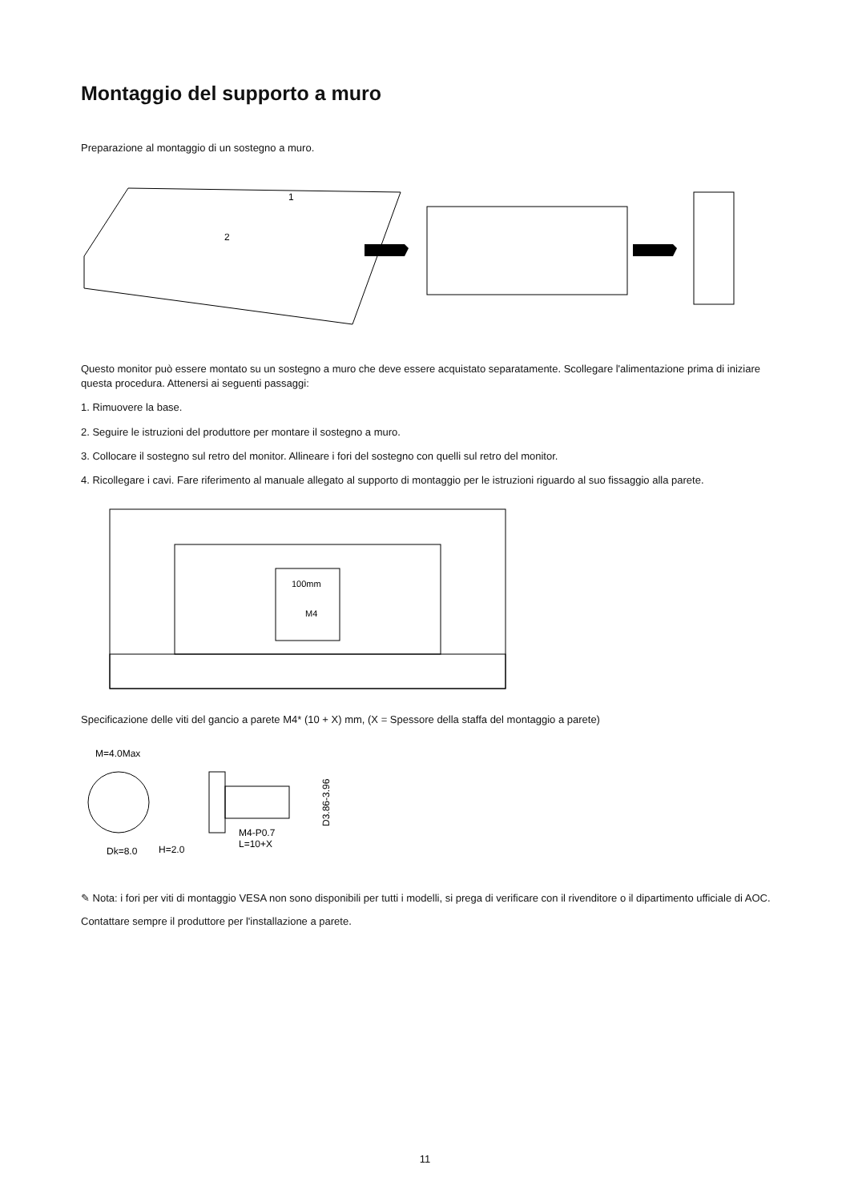Montaggio del supporto a muro
Preparazione al montaggio di un sostegno a muro.
1
2
Questo monitor può essere montato su un sostegno a muro che deve essere acquistato separatamente. Scollegare l'alimentazione prima di iniziare questa procedura. Attenersi ai seguenti passaggi:
1. Rimuovere la base.
2. Seguire le istruzioni del produttore per montare il sostegno a muro.
3. Collocare il sostegno sul retro del monitor. Allineare i fori del sostegno con quelli sul retro del monitor.
4. Ricollegare i cavi. Fare riferimento al manuale allegato al supporto di montaggio per le istruzioni riguardo al suo fissaggio alla parete.
100mm
M4
Specificazione delle viti del gancio a parete M4* (10 + X) mm, (X = Spessore della staffa del montaggio a parete)
M=4.0Max
M4-P0.7
L=10+X
Dk=8.0
H=2.0
D3.86-3.96
✎ Nota: i fori per viti di montaggio VESA non sono disponibili per tutti i modelli, si prega di verificare con il rivenditore o il dipartimento ufficiale di AOC. Contattare sempre il produttore per l'installazione a parete.
11